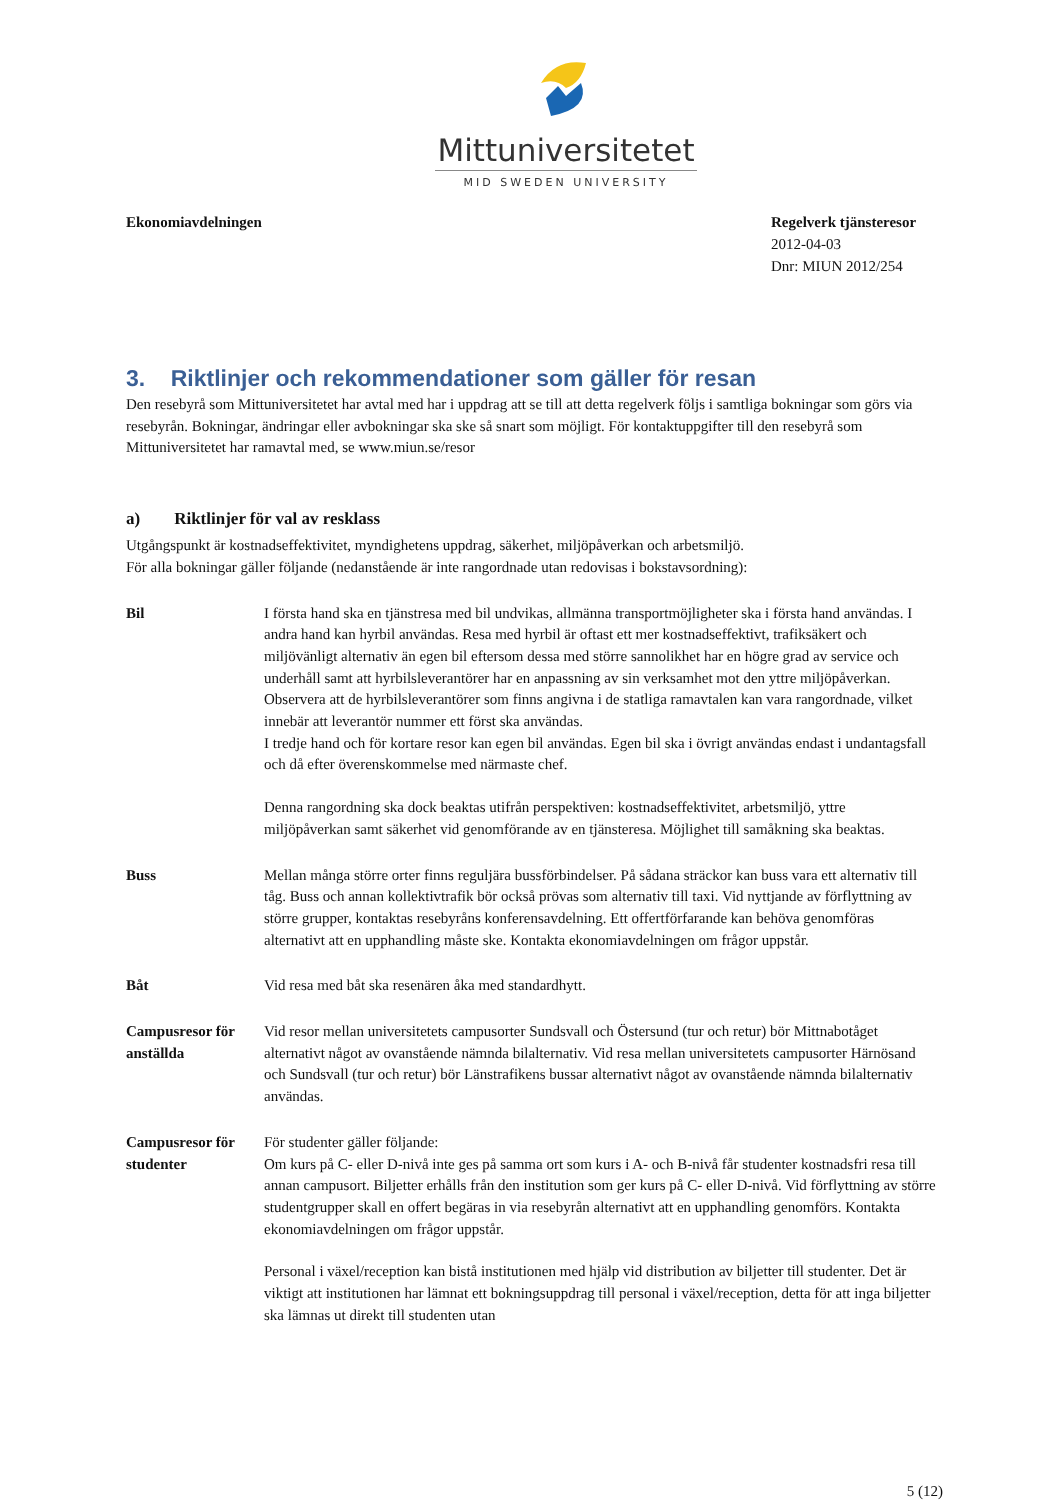Mittuniversitetet
MID SWEDEN UNIVERSITY
Ekonomiavdelningen Regelverk tjänsteresor
2012-04-03
Dnr: MIUN 2012/254
3. Riktlinjer och rekommendationer som gäller för resan
Den resebyrå som Mittuniversitetet har avtal med har i uppdrag att se till att detta regelverk följs i samtliga bokningar som görs via resebyrån. Bokningar, ändringar eller avbokningar ska ske så snart som möjligt. För kontaktuppgifter till den resebyrå som Mittuniversitetet har ramavtal med, se www.miun.se/resor
a) Riktlinjer för val av resklass
Utgångspunkt är kostnadseffektivitet, myndighetens uppdrag, säkerhet, miljöpåverkan och arbetsmiljö.
För alla bokningar gäller följande (nedanstående är inte rangordnade utan redovisas i bokstavsordning):
Bil I första hand ska en tjänstresa med bil undvikas, allmänna transportmöjligheter ska i första hand användas. I andra hand kan hyrbil användas. Resa med hyrbil är oftast ett mer kostnadseffektivt, trafiksäkert och miljövänligt alternativ än egen bil eftersom dessa med större sannolikhet har en högre grad av service och underhåll samt att hyrbilsleverantörer har en anpassning av sin verksamhet mot den yttre miljöpåverkan. Observera att de hyrbilsleverantörer som finns angivna i de statliga ramavtalen kan vara rangordnade, vilket innebär att leverantör nummer ett först ska användas.
I tredje hand och för kortare resor kan egen bil användas. Egen bil ska i övrigt användas endast i undantagsfall och då efter överenskommelse med närmaste chef.
Denna rangordning ska dock beaktas utifrån perspektiven: kostnadseffektivitet, arbetsmiljö, yttre miljöpåverkan samt säkerhet vid genomförande av en tjänsteresa. Möjlighet till samåkning ska beaktas.
Buss Mellan många större orter finns reguljära bussförbindelser. På sådana sträckor kan buss vara ett alternativ till tåg. Buss och annan kollektivtrafik bör också prövas som alternativ till taxi. Vid nyttjande av förflyttning av större grupper, kontaktas resebyråns konferensavdelning. Ett offertförfarande kan behöva genomföras alternativt att en upphandling måste ske. Kontakta ekonomiavdelningen om frågor uppstår.
Båt Vid resa med båt ska resenären åka med standardhytt.
Campusresor för anställda
Vid resor mellan universitetets campusorter Sundsvall och Östersund (tur och retur) bör Mittnabotåget alternativt något av ovanstående nämnda bilalternativ. Vid resa mellan universitetets campusorter Härnösand och Sundsvall (tur och retur) bör Länstrafikens bussar alternativt något av ovanstående nämnda bilalternativ användas.
Campusresor för studenter
För studenter gäller följande:
Om kurs på C- eller D-nivå inte ges på samma ort som kurs i A- och B-nivå får studenter kostnadsfri resa till annan campusort. Biljetter erhålls från den institution som ger kurs på C- eller D-nivå. Vid förflyttning av större studentgrupper skall en offert begäras in via resebyrån alternativt att en upphandling genomförs. Kontakta ekonomiavdelningen om frågor uppstår.
Personal i växel/reception kan bistå institutionen med hjälp vid distribution av biljetter till studenter. Det är viktigt att institutionen har lämnat ett bokningsuppdrag till personal i växel/reception, detta för att inga biljetter ska lämnas ut direkt till studenten utan
5 (12)